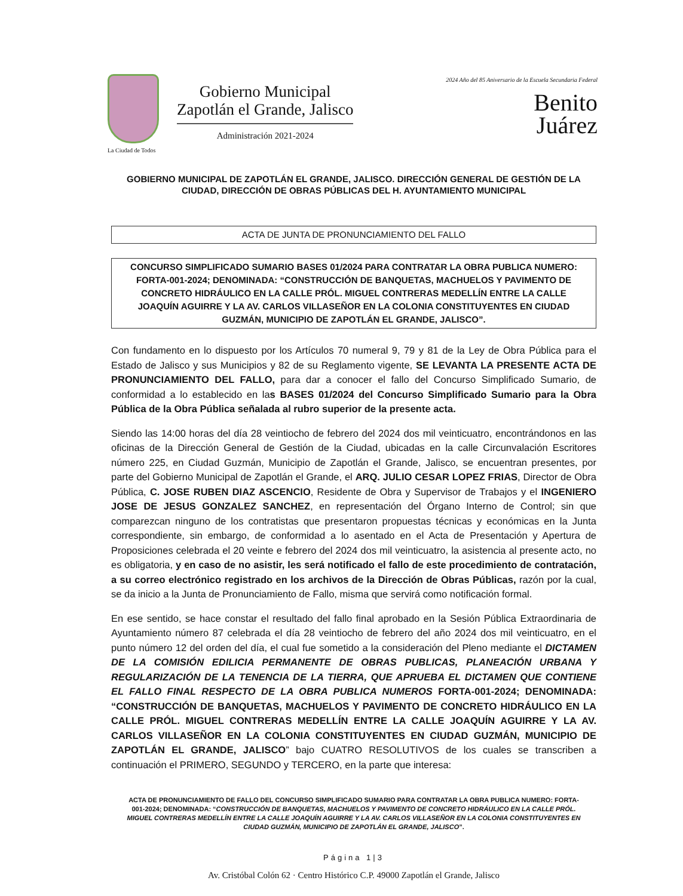La Ciudad de Todos
Gobierno Municipal
Zapotlán el Grande, Jalisco
Administración 2021-2024
2024 Año del 85 Aniversario de la Escuela Secundaria Federal
Benito
Juárez
GOBIERNO MUNICIPAL DE ZAPOTLÁN EL GRANDE, JALISCO. DIRECCIÓN GENERAL DE GESTIÓN DE LA CIUDAD, DIRECCIÓN DE OBRAS PÚBLICAS DEL H. AYUNTAMIENTO MUNICIPAL
ACTA DE JUNTA DE PRONUNCIAMIENTO DEL FALLO
CONCURSO SIMPLIFICADO SUMARIO BASES 01/2024 PARA CONTRATAR LA OBRA PUBLICA NUMERO: FORTA-001-2024; DENOMINADA: “CONSTRUCCIÓN DE BANQUETAS, MACHUELOS Y PAVIMENTO DE CONCRETO HIDRÁULICO EN LA CALLE PRÓL. MIGUEL CONTRERAS MEDELLÍN ENTRE LA CALLE JOAQUÍN AGUIRRE Y LA AV. CARLOS VILLASEÑOR EN LA COLONIA CONSTITUYENTES EN CIUDAD GUZMÁN, MUNICIPIO DE ZAPOTLÁN EL GRANDE, JALISCO”.
Con fundamento en lo dispuesto por los Artículos 70 numeral 9, 79 y 81 de la Ley de Obra Pública para el Estado de Jalisco y sus Municipios y 82 de su Reglamento vigente, SE LEVANTA LA PRESENTE ACTA DE PRONUNCIAMIENTO DEL FALLO, para dar a conocer el fallo del Concurso Simplificado Sumario, de conformidad a lo establecido en las BASES 01/2024 del Concurso Simplificado Sumario para la Obra Pública de la Obra Pública señalada al rubro superior de la presente acta.
Siendo las 14:00 horas del día 28 veintiocho de febrero del 2024 dos mil veinticuatro, encontrándonos en las oficinas de la Dirección General de Gestión de la Ciudad, ubicadas en la calle Circunvalación Escritores número 225, en Ciudad Guzmán, Municipio de Zapotlán el Grande, Jalisco, se encuentran presentes, por parte del Gobierno Municipal de Zapotlán el Grande, el ARQ. JULIO CESAR LOPEZ FRIAS, Director de Obra Pública, C. JOSE RUBEN DIAZ ASCENCIO, Residente de Obra y Supervisor de Trabajos y el INGENIERO JOSE DE JESUS GONZALEZ SANCHEZ, en representación del Órgano Interno de Control; sin que comparezcan ninguno de los contratistas que presentaron propuestas técnicas y económicas en la Junta correspondiente, sin embargo, de conformidad a lo asentado en el Acta de Presentación y Apertura de Proposiciones celebrada el 20 veinte e febrero del 2024 dos mil veinticuatro, la asistencia al presente acto, no es obligatoria, y en caso de no asistir, les será notificado el fallo de este procedimiento de contratación, a su correo electrónico registrado en los archivos de la Dirección de Obras Públicas, razón por la cual, se da inicio a la Junta de Pronunciamiento de Fallo, misma que servirá como notificación formal.
En ese sentido, se hace constar el resultado del fallo final aprobado en la Sesión Pública Extraordinaria de Ayuntamiento número 87 celebrada el día 28 veintiocho de febrero del año 2024 dos mil veinticuatro, en el punto número 12 del orden del día, el cual fue sometido a la consideración del Pleno mediante el DICTAMEN DE LA COMISIÓN EDILICIA PERMANENTE DE OBRAS PUBLICAS, PLANEACIÓN URBANA Y REGULARIZACIÓN DE LA TENENCIA DE LA TIERRA, QUE APRUEBA EL DICTAMEN QUE CONTIENE EL FALLO FINAL RESPECTO DE LA OBRA PUBLICA NUMEROS FORTA-001-2024; DENOMINADA: “CONSTRUCCIÓN DE BANQUETAS, MACHUELOS Y PAVIMENTO DE CONCRETO HIDRÁULICO EN LA CALLE PRÓL. MIGUEL CONTRERAS MEDELLÍN ENTRE LA CALLE JOAQUÍN AGUIRRE Y LA AV. CARLOS VILLASEÑOR EN LA COLONIA CONSTITUYENTES EN CIUDAD GUZMÁN, MUNICIPIO DE ZAPOTLÁN EL GRANDE, JALISCO” bajo CUATRO RESOLUTIVOS de los cuales se transcriben a continuación el PRIMERO, SEGUNDO y TERCERO, en la parte que interesa:
ACTA DE PRONUNCIAMIENTO DE FALLO DEL CONCURSO SIMPLIFICADO SUMARIO PARA CONTRATAR LA OBRA PUBLICA NUMERO: FORTA-001-2024; DENOMINADA: “CONSTRUCCIÓN DE BANQUETAS, MACHUELOS Y PAVIMENTO DE CONCRETO HIDRÁULICO EN LA CALLE PRÓL. MIGUEL CONTRERAS MEDELLÍN ENTRE LA CALLE JOAQUÍN AGUIRRE Y LA AV. CARLOS VILLASEÑOR EN LA COLONIA CONSTITUYENTES EN CIUDAD GUZMÁN, MUNICIPIO DE ZAPOTLÁN EL GRANDE, JALISCO”.
Página 1|3
Av. Cristóbal Colón 62 · Centro Histórico C.P. 49000 Zapotlán el Grande, Jalisco